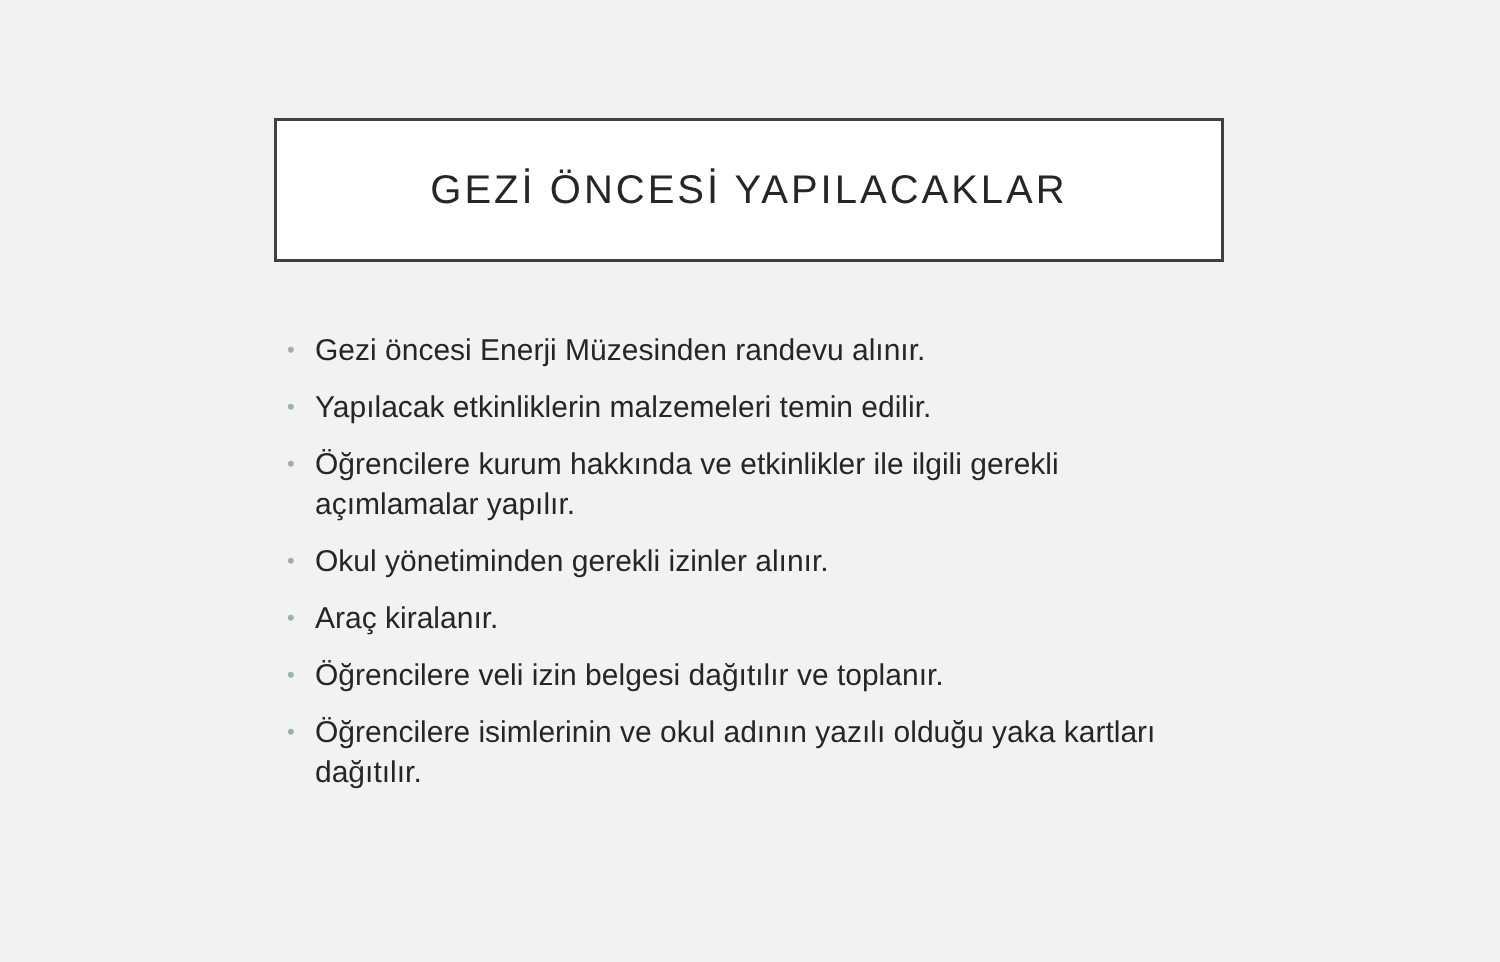GEZİ ÖNCESİ YAPILACAKLAR
• Gezi öncesi Enerji Müzesinden randevu alınır.
• Yapılacak etkinliklerin malzemeleri temin edilir.
• Öğrencilere kurum hakkında ve etkinlikler ile ilgili gerekli açımlamalar yapılır.
• Okul yönetiminden gerekli izinler alınır.
• Araç kiralanır.
• Öğrencilere veli izin belgesi dağıtılır ve toplanır.
• Öğrencilere isimlerinin ve okul adının yazılı olduğu yaka kartları dağıtılır.